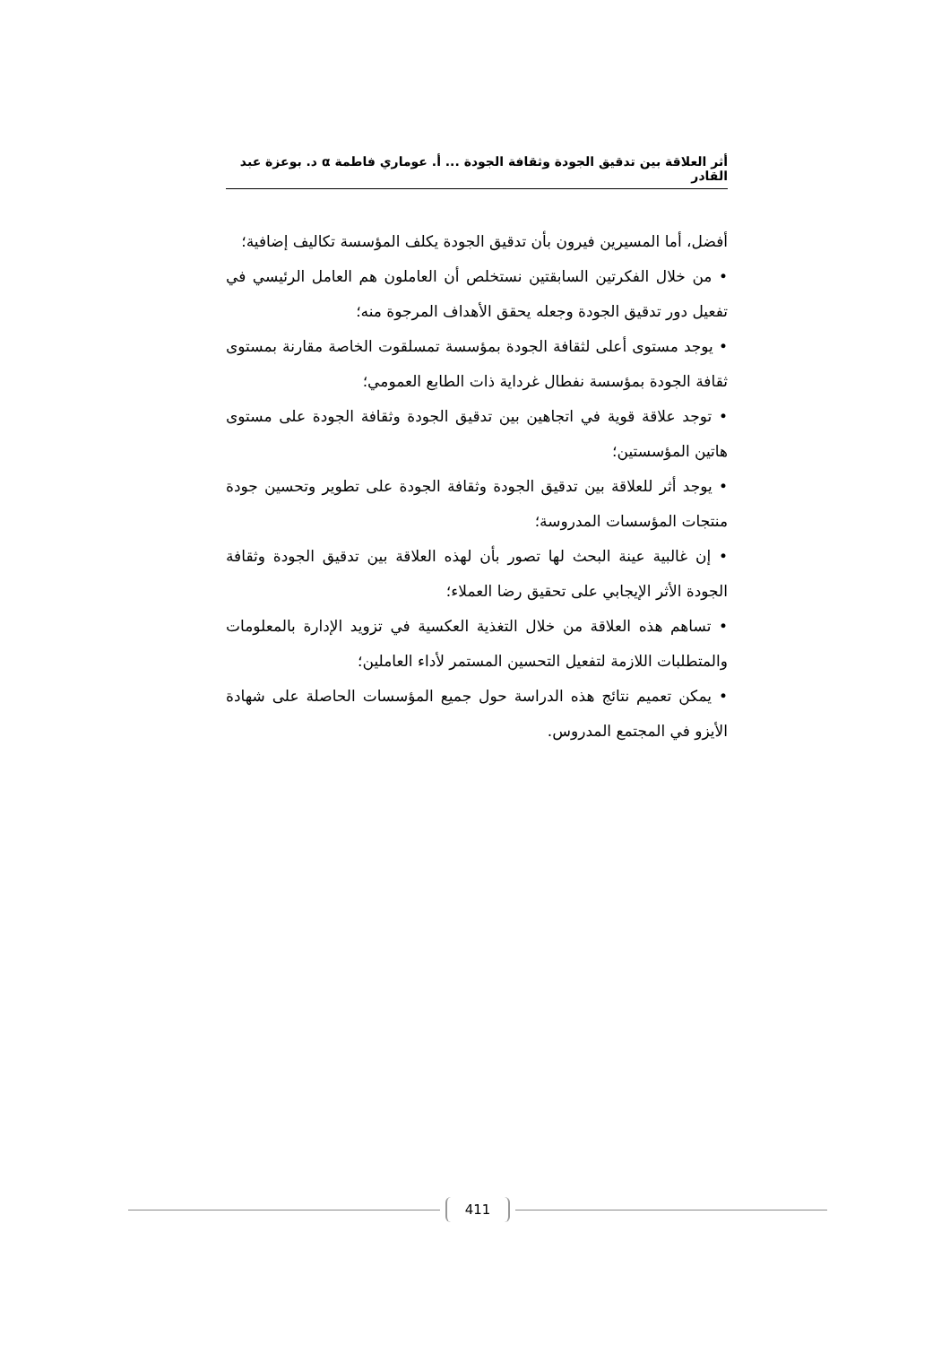أثر العلاقة بين تدقيق الجودة وثقافة الجودة ... أ. عوماري فاطمة α د. بوعزة عبد القادر
أفضل، أما المسيرين فيرون بأن تدقيق الجودة يكلف المؤسسة تكاليف إضافية؛
• من خلال الفكرتين السابقتين نستخلص أن العاملون هم العامل الرئيسي في تفعيل دور تدقيق الجودة وجعله يحقق الأهداف المرجوة منه؛
• يوجد مستوى أعلى لثقافة الجودة بمؤسسة تمسلقوت الخاصة مقارنة بمستوى ثقافة الجودة بمؤسسة نفطال غرداية ذات الطابع العمومي؛
• توجد علاقة قوية في اتجاهين بين تدقيق الجودة وثقافة الجودة على مستوى هاتين المؤسستين؛
• يوجد أثر للعلاقة بين تدقيق الجودة وثقافة الجودة على تطوير وتحسين جودة منتجات المؤسسات المدروسة؛
• إن غالبية عينة البحث لها تصور بأن لهذه العلاقة بين تدقيق الجودة وثقافة الجودة الأثر الإيجابي على تحقيق رضا العملاء؛
• تساهم هذه العلاقة من خلال التغذية العكسية في تزويد الإدارة بالمعلومات والمتطلبات اللازمة لتفعيل التحسين المستمر لأداء العاملين؛
• يمكن تعميم نتائج هذه الدراسة حول جميع المؤسسات الحاصلة على شهادة الأيزو في المجتمع المدروس.
411